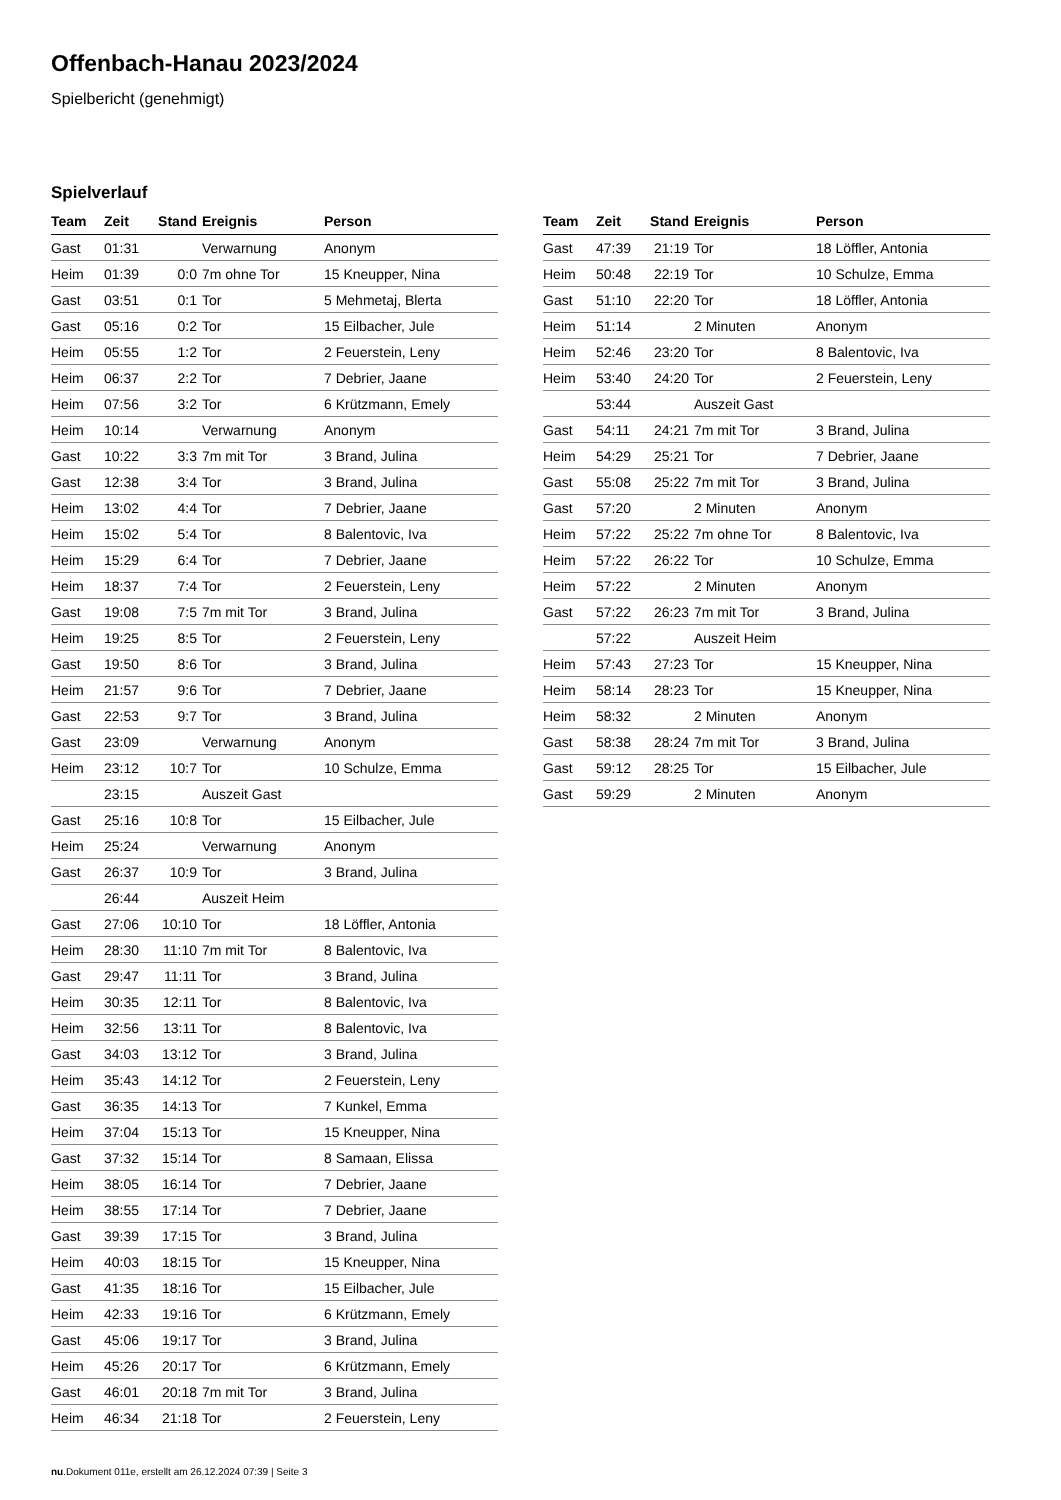Offenbach-Hanau 2023/2024
Spielbericht (genehmigt)
Spielverlauf
| Team | Zeit | Stand | Ereignis | Person |
| --- | --- | --- | --- | --- |
| Gast | 01:31 | | Verwarnung | Anonym |
| Heim | 01:39 | 0:0 | 7m ohne Tor | 15 Kneupper, Nina |
| Gast | 03:51 | 0:1 | Tor | 5 Mehmetaj, Blerta |
| Gast | 05:16 | 0:2 | Tor | 15 Eilbacher, Jule |
| Heim | 05:55 | 1:2 | Tor | 2 Feuerstein, Leny |
| Heim | 06:37 | 2:2 | Tor | 7 Debrier, Jaane |
| Heim | 07:56 | 3:2 | Tor | 6 Krützmann, Emely |
| Heim | 10:14 | | Verwarnung | Anonym |
| Gast | 10:22 | 3:3 | 7m mit Tor | 3 Brand, Julina |
| Gast | 12:38 | 3:4 | Tor | 3 Brand, Julina |
| Heim | 13:02 | 4:4 | Tor | 7 Debrier, Jaane |
| Heim | 15:02 | 5:4 | Tor | 8 Balentovic, Iva |
| Heim | 15:29 | 6:4 | Tor | 7 Debrier, Jaane |
| Heim | 18:37 | 7:4 | Tor | 2 Feuerstein, Leny |
| Gast | 19:08 | 7:5 | 7m mit Tor | 3 Brand, Julina |
| Heim | 19:25 | 8:5 | Tor | 2 Feuerstein, Leny |
| Gast | 19:50 | 8:6 | Tor | 3 Brand, Julina |
| Heim | 21:57 | 9:6 | Tor | 7 Debrier, Jaane |
| Gast | 22:53 | 9:7 | Tor | 3 Brand, Julina |
| Gast | 23:09 | | Verwarnung | Anonym |
| Heim | 23:12 | 10:7 | Tor | 10 Schulze, Emma |
| | 23:15 | | Auszeit Gast | |
| Gast | 25:16 | 10:8 | Tor | 15 Eilbacher, Jule |
| Heim | 25:24 | | Verwarnung | Anonym |
| Gast | 26:37 | 10:9 | Tor | 3 Brand, Julina |
| | 26:44 | | Auszeit Heim | |
| Gast | 27:06 | 10:10 | Tor | 18 Löffler, Antonia |
| Heim | 28:30 | 11:10 | 7m mit Tor | 8 Balentovic, Iva |
| Gast | 29:47 | 11:11 | Tor | 3 Brand, Julina |
| Heim | 30:35 | 12:11 | Tor | 8 Balentovic, Iva |
| Heim | 32:56 | 13:11 | Tor | 8 Balentovic, Iva |
| Gast | 34:03 | 13:12 | Tor | 3 Brand, Julina |
| Heim | 35:43 | 14:12 | Tor | 2 Feuerstein, Leny |
| Gast | 36:35 | 14:13 | Tor | 7 Kunkel, Emma |
| Heim | 37:04 | 15:13 | Tor | 15 Kneupper, Nina |
| Gast | 37:32 | 15:14 | Tor | 8 Samaan, Elissa |
| Heim | 38:05 | 16:14 | Tor | 7 Debrier, Jaane |
| Heim | 38:55 | 17:14 | Tor | 7 Debrier, Jaane |
| Gast | 39:39 | 17:15 | Tor | 3 Brand, Julina |
| Heim | 40:03 | 18:15 | Tor | 15 Kneupper, Nina |
| Gast | 41:35 | 18:16 | Tor | 15 Eilbacher, Jule |
| Heim | 42:33 | 19:16 | Tor | 6 Krützmann, Emely |
| Gast | 45:06 | 19:17 | Tor | 3 Brand, Julina |
| Heim | 45:26 | 20:17 | Tor | 6 Krützmann, Emely |
| Gast | 46:01 | 20:18 | 7m mit Tor | 3 Brand, Julina |
| Heim | 46:34 | 21:18 | Tor | 2 Feuerstein, Leny |
| Team | Zeit | Stand | Ereignis | Person |
| --- | --- | --- | --- | --- |
| Gast | 47:39 | 21:19 | Tor | 18 Löffler, Antonia |
| Heim | 50:48 | 22:19 | Tor | 10 Schulze, Emma |
| Gast | 51:10 | 22:20 | Tor | 18 Löffler, Antonia |
| Heim | 51:14 | | 2 Minuten | Anonym |
| Heim | 52:46 | 23:20 | Tor | 8 Balentovic, Iva |
| Heim | 53:40 | 24:20 | Tor | 2 Feuerstein, Leny |
| | 53:44 | | Auszeit Gast | |
| Gast | 54:11 | 24:21 | 7m mit Tor | 3 Brand, Julina |
| Heim | 54:29 | 25:21 | Tor | 7 Debrier, Jaane |
| Gast | 55:08 | 25:22 | 7m mit Tor | 3 Brand, Julina |
| Gast | 57:20 | | 2 Minuten | Anonym |
| Heim | 57:22 | 25:22 | 7m ohne Tor | 8 Balentovic, Iva |
| Heim | 57:22 | 26:22 | Tor | 10 Schulze, Emma |
| Heim | 57:22 | | 2 Minuten | Anonym |
| Gast | 57:22 | 26:23 | 7m mit Tor | 3 Brand, Julina |
| | 57:22 | | Auszeit Heim | |
| Heim | 57:43 | 27:23 | Tor | 15 Kneupper, Nina |
| Heim | 58:14 | 28:23 | Tor | 15 Kneupper, Nina |
| Heim | 58:32 | | 2 Minuten | Anonym |
| Gast | 58:38 | 28:24 | 7m mit Tor | 3 Brand, Julina |
| Gast | 59:12 | 28:25 | Tor | 15 Eilbacher, Jule |
| Gast | 59:29 | | 2 Minuten | Anonym |
nu.Dokument 011e, erstellt am 26.12.2024 07:39 | Seite 3